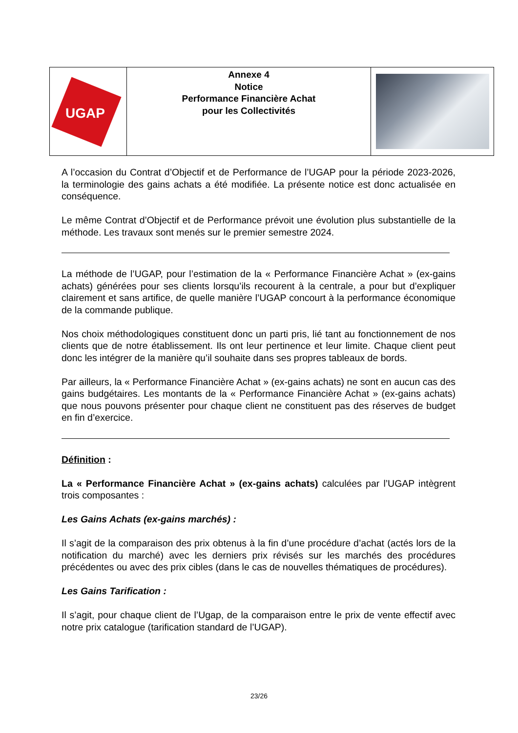UGAP
Annexe 4
Notice
Performance Financière Achat
pour les Collectivités
A l’occasion du Contrat d’Objectif et de Performance de l’UGAP pour la période 2023-2026, la terminologie des gains achats a été modifiée. La présente notice est donc actualisée en conséquence.
Le même Contrat d’Objectif et de Performance prévoit une évolution plus substantielle de la méthode. Les travaux sont menés sur le premier semestre 2024.
La méthode de l’UGAP, pour l’estimation de la « Performance Financière Achat » (ex-gains achats) générées pour ses clients lorsqu’ils recourent à la centrale, a pour but d’expliquer clairement et sans artifice, de quelle manière l’UGAP concourt à la performance économique de la commande publique.
Nos choix méthodologiques constituent donc un parti pris, lié tant au fonctionnement de nos clients que de notre établissement. Ils ont leur pertinence et leur limite. Chaque client peut donc les intégrer de la manière qu’il souhaite dans ses propres tableaux de bords.
Par ailleurs, la « Performance Financière Achat » (ex-gains achats) ne sont en aucun cas des gains budgétaires. Les montants de la « Performance Financière Achat » (ex-gains achats) que nous pouvons présenter pour chaque client ne constituent pas des réserves de budget en fin d’exercice.
Définition :
La « Performance Financière Achat » (ex-gains achats) calculées par l’UGAP intègrent trois composantes :
Les Gains Achats (ex-gains marchés) :
Il s’agit de la comparaison des prix obtenus à la fin d’une procédure d’achat (actés lors de la notification du marché) avec les derniers prix révisés sur les marchés des procédures précédentes ou avec des prix cibles (dans le cas de nouvelles thématiques de procédures).
Les Gains Tarification :
Il s’agit, pour chaque client de l’Ugap, de la comparaison entre le prix de vente effectif avec notre prix catalogue (tarification standard de l’UGAP).
23/26